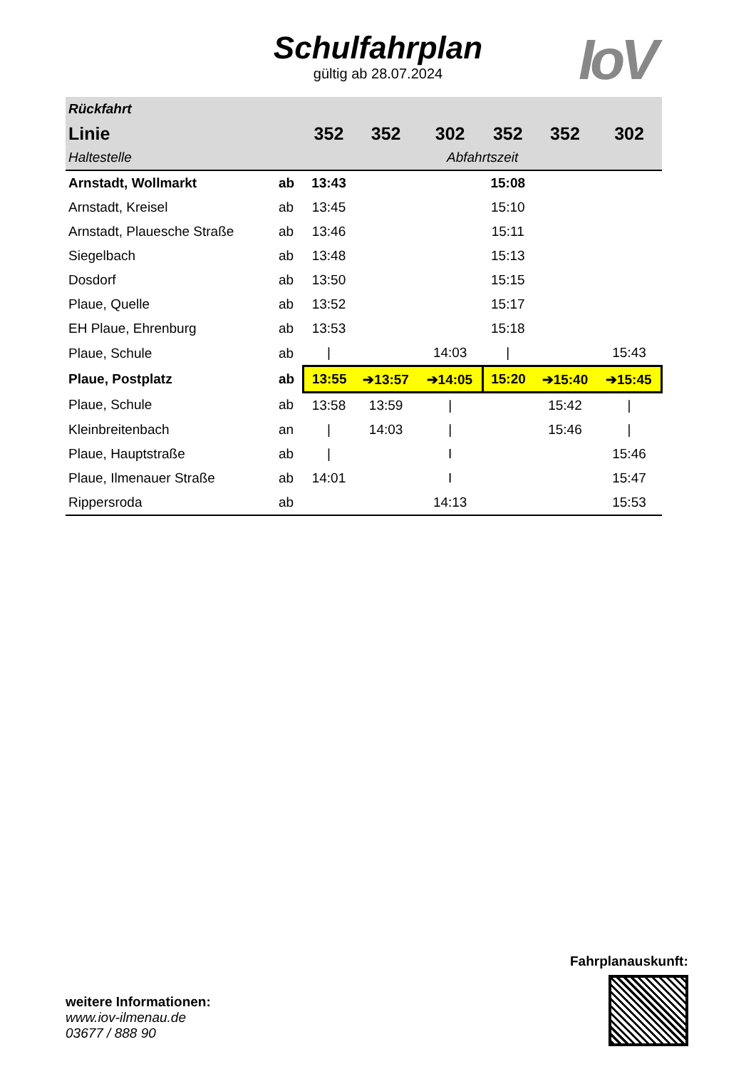Schulfahrplan
gültig ab 28.07.2024
IoV
| Rückfahrt | | | | | | | |
| --- | --- | --- | --- | --- | --- | --- | --- |
| Linie | | 352 | 352 | 302 | 352 | 352 | 302 |
| Haltestelle | | Abfahrtszeit | | | | | |
| Arnstadt, Wollmarkt | ab | 13:43 | | | 15:08 | | |
| Arnstadt, Kreisel | ab | 13:45 | | | 15:10 | | |
| Arnstadt, Plauesche Straße | ab | 13:46 | | | 15:11 | | |
| Siegelbach | ab | 13:48 | | | 15:13 | | |
| Dosdorf | ab | 13:50 | | | 15:15 | | |
| Plaue, Quelle | ab | 13:52 | | | 15:17 | | |
| EH Plaue, Ehrenburg | ab | 13:53 | | | 15:18 | | |
| Plaue, Schule | ab | / | | 14:03 | / | | 15:43 |
| Plaue, Postplatz | ab | 13:55 | ➔13:57 | ➔14:05 | 15:20 | ➔15:40 | ➔15:45 |
| Plaue, Schule | ab | 13:58 | 13:59 | / | | 15:42 | / |
| Kleinbreitenbach | an | / | 14:03 | / | | 15:46 | / |
| Plaue, Hauptstraße | ab | / | | I | | | 15:46 |
| Plaue, Ilmenauer Straße | ab | 14:01 | | I | | | 15:47 |
| Rippersroda | ab | | | 14:13 | | | 15:53 |
weitere Informationen:
www.iov-ilmenau.de
03677 / 888 90
Fahrplanauskunft: